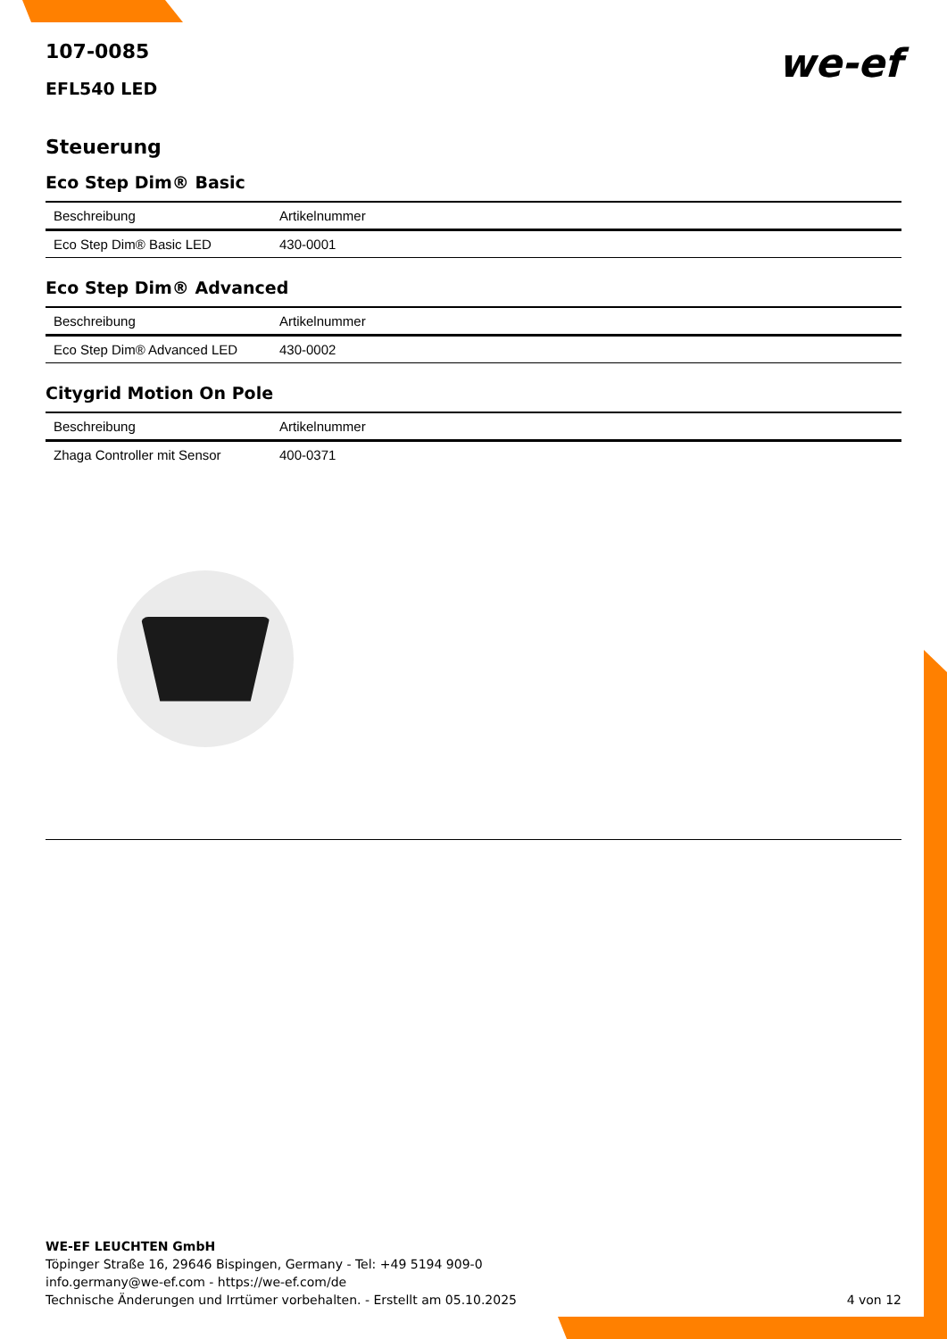107-0085
EFL540 LED
we-ef
Steuerung
Eco Step Dim® Basic
| Beschreibung | Artikelnummer |
| --- | --- |
| Eco Step Dim® Basic LED | 430-0001 |
Eco Step Dim® Advanced
| Beschreibung | Artikelnummer |
| --- | --- |
| Eco Step Dim® Advanced LED | 430-0002 |
Citygrid Motion On Pole
| Beschreibung | Artikelnummer |
| --- | --- |
| Zhaga Controller mit Sensor | 400-0371 |
WE-EF LEUCHTEN GmbH
Töpinger Straße 16, 29646 Bispingen, Germany - Tel: +49 5194 909-0
info.germany@we-ef.com - https://we-ef.com/de
Technische Änderungen und Irrtümer vorbehalten. - Erstellt am 05.10.2025
4 von 12